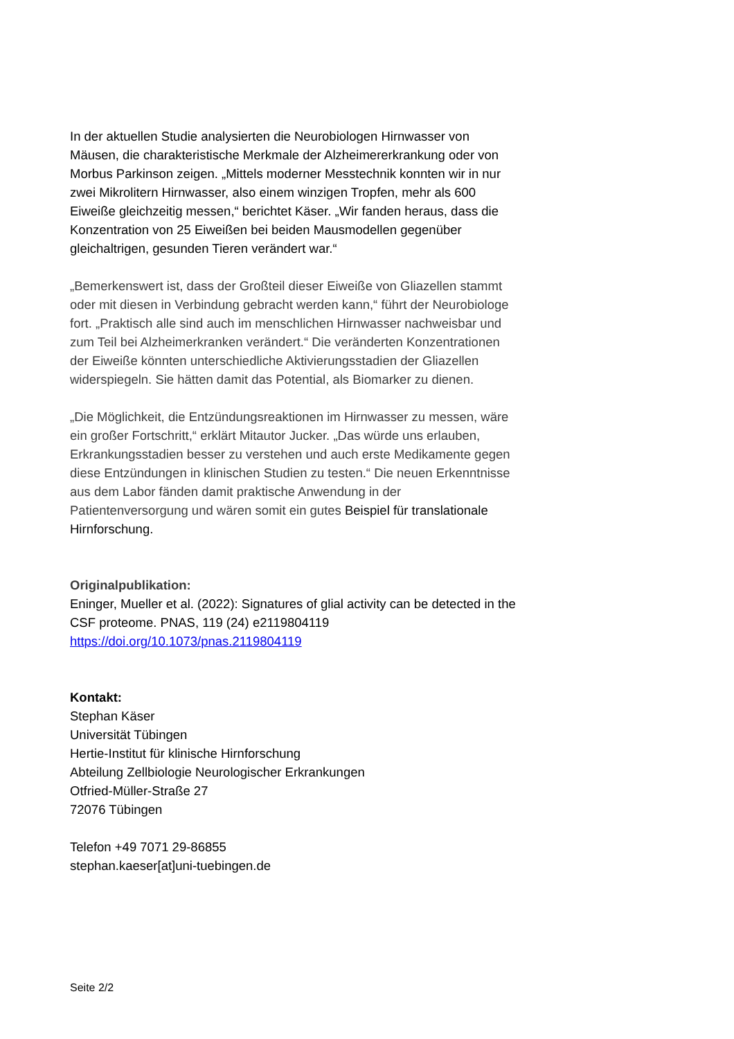In der aktuellen Studie analysierten die Neurobiologen Hirnwasser von Mäusen, die charakteristische Merkmale der Alzheimererkrankung oder von Morbus Parkinson zeigen. „Mittels moderner Messtechnik konnten wir in nur zwei Mikrolitern Hirnwasser, also einem winzigen Tropfen, mehr als 600 Eiweiße gleichzeitig messen,“ berichtet Käser. „Wir fanden heraus, dass die Konzentration von 25 Eiweißen bei beiden Mausmodellen gegenüber gleichaltrigen, gesunden Tieren verändert war.“
„Bemerkenswert ist, dass der Großteil dieser Eiweiße von Gliazellen stammt oder mit diesen in Verbindung gebracht werden kann,“ führt der Neurobiologe fort. „Praktisch alle sind auch im menschlichen Hirnwasser nachweisbar und zum Teil bei Alzheimerkranken verändert.“ Die veränderten Konzentrationen der Eiweiße könnten unterschiedliche Aktivierungsstadien der Gliazellen widerspiegeln. Sie hätten damit das Potential, als Biomarker zu dienen.
„Die Möglichkeit, die Entzündungsreaktionen im Hirnwasser zu messen, wäre ein großer Fortschritt,“ erklärt Mitautor Jucker. „Das würde uns erlauben, Erkrankungsstadien besser zu verstehen und auch erste Medikamente gegen diese Entzündungen in klinischen Studien zu testen.“ Die neuen Erkenntnisse aus dem Labor fänden damit praktische Anwendung in der Patientenversorgung und wären somit ein gutes Beispiel für translationale Hirnforschung.
Originalpublikation:
Eninger, Mueller et al. (2022): Signatures of glial activity can be detected in the CSF proteome. PNAS, 119 (24) e2119804119
https://doi.org/10.1073/pnas.2119804119
Kontakt:
Stephan Käser
Universität Tübingen
Hertie-Institut für klinische Hirnforschung
Abteilung Zellbiologie Neurologischer Erkrankungen
Otfried-Müller-Straße 27
72076 Tübingen
Telefon +49 7071 29-86855
stephan.kaeser[at]uni-tuebingen.de
Seite 2/2